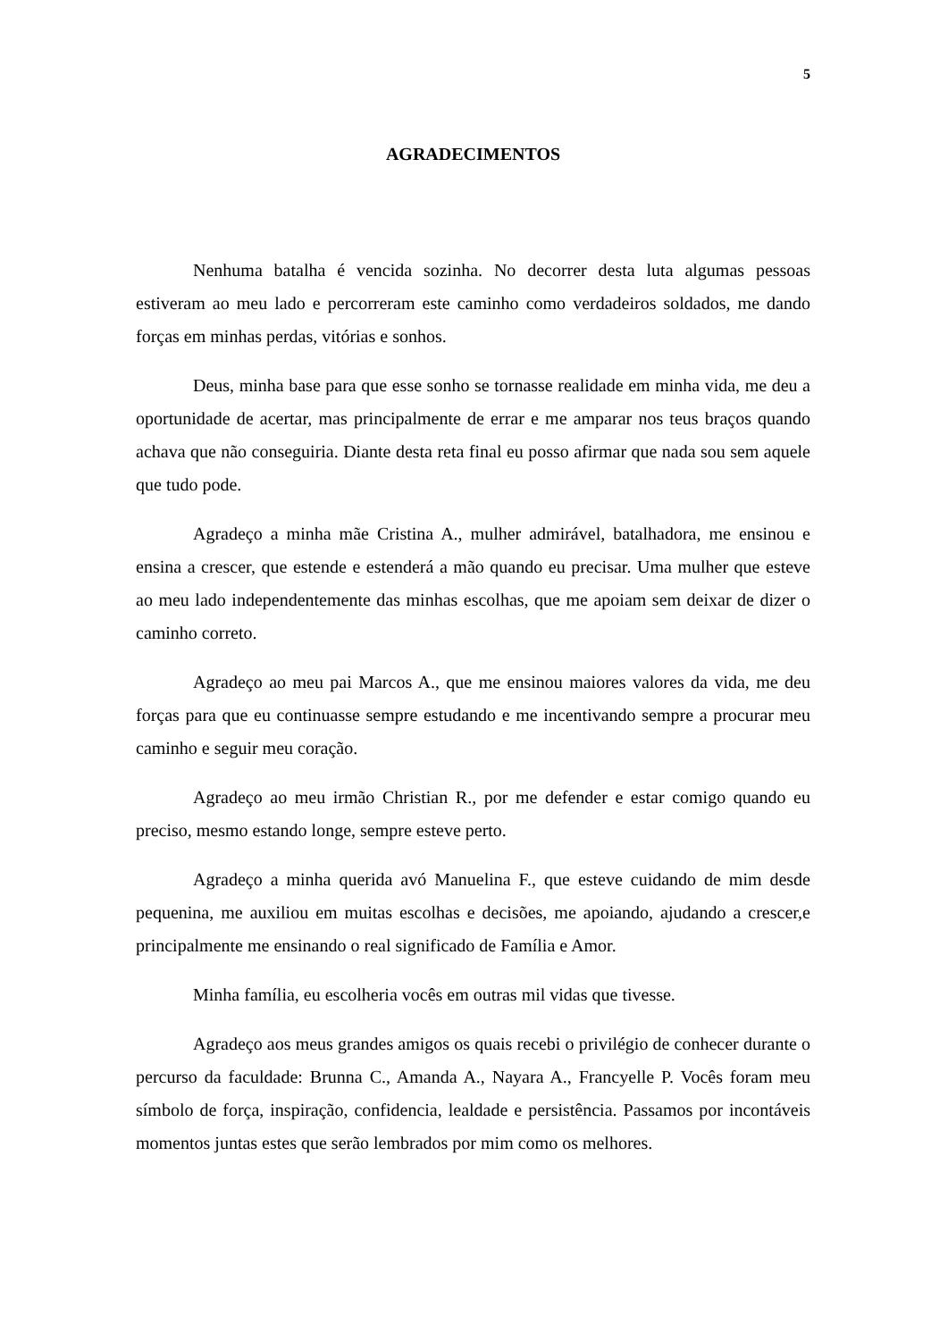5
AGRADECIMENTOS
Nenhuma batalha é vencida sozinha. No decorrer desta luta algumas pessoas estiveram ao meu lado e percorreram este caminho como verdadeiros soldados, me dando forças em minhas perdas, vitórias e sonhos.
Deus, minha base para que esse sonho se tornasse realidade em minha vida, me deu a oportunidade de acertar, mas principalmente de errar e me amparar nos teus braços quando achava que não conseguiria. Diante desta reta final eu posso afirmar que nada sou sem aquele que tudo pode.
Agradeço a minha mãe Cristina A., mulher admirável, batalhadora, me ensinou e ensina a crescer, que estende e estenderá a mão quando eu precisar. Uma mulher que esteve ao meu lado independentemente das minhas escolhas, que me apoiam sem deixar de dizer o caminho correto.
Agradeço ao meu pai Marcos A., que me ensinou maiores valores da vida, me deu forças para que eu continuasse sempre estudando e me incentivando sempre a procurar meu caminho e seguir meu coração.
Agradeço ao meu irmão Christian R., por me defender e estar comigo quando eu preciso, mesmo estando longe, sempre esteve perto.
Agradeço a minha querida avó Manuelina F., que esteve cuidando de mim desde pequenina, me auxiliou em muitas escolhas e decisões, me apoiando, ajudando a crescer,e principalmente me ensinando o real significado de Família e Amor.
Minha família, eu escolheria vocês em outras mil vidas que tivesse.
Agradeço aos meus grandes amigos os quais recebi o privilégio de conhecer durante o percurso da faculdade: Brunna C., Amanda A., Nayara A., Francyelle P. Vocês foram meu símbolo de força, inspiração, confidencia, lealdade e persistência. Passamos por incontáveis momentos juntas estes que serão lembrados por mim como os melhores.